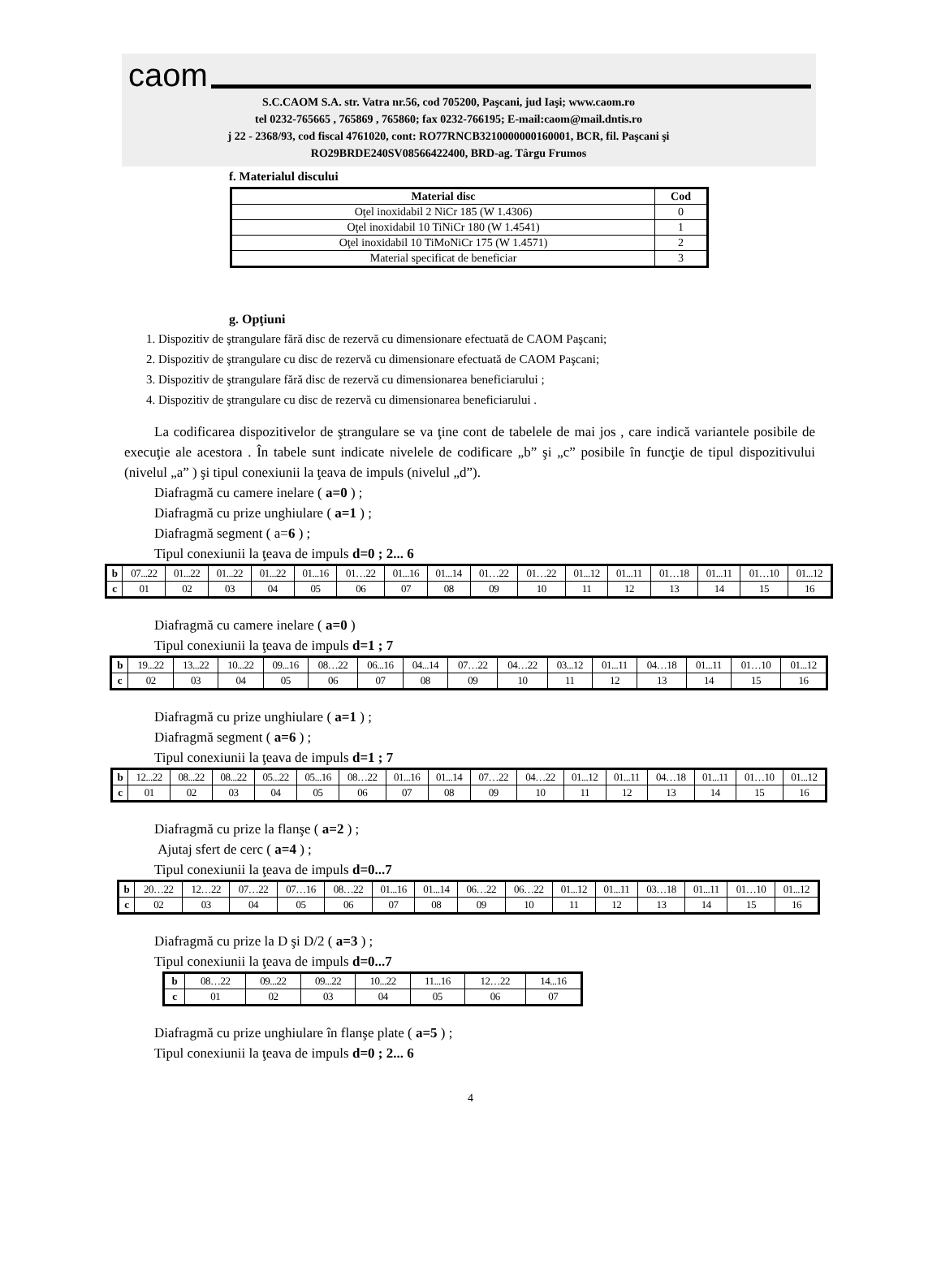caom
S.C.CAOM S.A. str. Vatra nr.56, cod 705200, Paşcani, jud Iaşi; www.caom.ro
tel 0232-765665 , 765869 , 765860; fax 0232-766195; E-mail:caom@mail.dntis.ro
j 22 - 2368/93, cod fiscal 4761020, cont: RO77RNCB3210000000160001, BCR, fil. Paşcani şi
RO29BRDE240SV08566422400, BRD-ag. Târgu Frumos
f. Materialul discului
| Material disc | Cod |
| --- | --- |
| Oţel inoxidabil 2 NiCr 185 (W 1.4306) | 0 |
| Oţel inoxidabil 10 TiNiCr 180 (W 1.4541) | 1 |
| Oţel inoxidabil 10 TiMoNiCr 175 (W 1.4571) | 2 |
| Material specificat de beneficiar | 3 |
g. Opţiuni
1. Dispozitiv de ştrangulare fără disc de rezervă cu dimensionare efectuată de CAOM Paşcani;
2. Dispozitiv de ştrangulare cu disc de rezervă cu dimensionare efectuată de CAOM Paşcani;
3. Dispozitiv de ştrangulare fără disc de rezervă cu dimensionarea beneficiarului ;
4. Dispozitiv de ştrangulare cu disc de rezervă cu dimensionarea beneficiarului .
La codificarea dispozitivelor de ştrangulare se va ţine cont de tabelele de mai jos , care indică variantele posibile de execuţie ale acestora . În tabele sunt indicate nivelele de codificare „b” şi „c” posibile în funcţie de tipul dispozitivului (nivelul „a” ) şi tipul conexiunii la ţeava de impuls (nivelul „d”).
Diafragmă cu camere inelare ( a=0 ) ;
Diafragmă cu prize unghiulare ( a=1 ) ;
Diafragmă segment ( a=6 ) ;
Tipul conexiunii la ţeava de impuls d=0 ; 2... 6
| b | 07...22 | 01...22 | 01...22 | 01...22 | 01...16 | 01…22 | 01...16 | 01...14 | 01…22 | 01…22 | 01...12 | 01...11 | 01…18 | 01...11 | 01…10 | 01...12 |
| c | 01 | 02 | 03 | 04 | 05 | 06 | 07 | 08 | 09 | 10 | 11 | 12 | 13 | 14 | 15 | 16 |
Diafragmă cu camere inelare ( a=0 )
Tipul conexiunii la ţeava de impuls d=1 ; 7
| b | 19...22 | 13...22 | 10...22 | 09...16 | 08…22 | 06...16 | 04...14 | 07…22 | 04…22 | 03...12 | 01...11 | 04…18 | 01...11 | 01…10 | 01...12 |
| c | 02 | 03 | 04 | 05 | 06 | 07 | 08 | 09 | 10 | 11 | 12 | 13 | 14 | 15 | 16 |
Diafragmă cu prize unghiulare ( a=1 ) ;
Diafragmă segment ( a=6 ) ;
Tipul conexiunii la ţeava de impuls d=1 ; 7
| b | 12...22 | 08...22 | 08...22 | 05...22 | 05...16 | 08…22 | 01...16 | 01...14 | 07…22 | 04…22 | 01...12 | 01...11 | 04…18 | 01...11 | 01…10 | 01...12 |
| c | 01 | 02 | 03 | 04 | 05 | 06 | 07 | 08 | 09 | 10 | 11 | 12 | 13 | 14 | 15 | 16 |
Diafragmă cu prize la flanşe ( a=2 ) ;
Ajutaj sfert de cerc ( a=4 ) ;
Tipul conexiunii la ţeava de impuls d=0...7
| b | 20…22 | 12…22 | 07…22 | 07…16 | 08…22 | 01...16 | 01...14 | 06…22 | 06…22 | 01...12 | 01...11 | 03…18 | 01...11 | 01…10 | 01...12 |
| c | 02 | 03 | 04 | 05 | 06 | 07 | 08 | 09 | 10 | 11 | 12 | 13 | 14 | 15 | 16 |
Diafragmă cu prize la D şi D/2 ( a=3 ) ;
Tipul conexiunii la ţeava de impuls d=0...7
| b | 08…22 | 09...22 | 09...22 | 10...22 | 11...16 | 12…22 | 14...16 |
| c | 01 | 02 | 03 | 04 | 05 | 06 | 07 |
Diafragmă cu prize unghiulare în flanşe plate ( a=5 ) ;
Tipul conexiunii la ţeava de impuls d=0 ; 2... 6
4